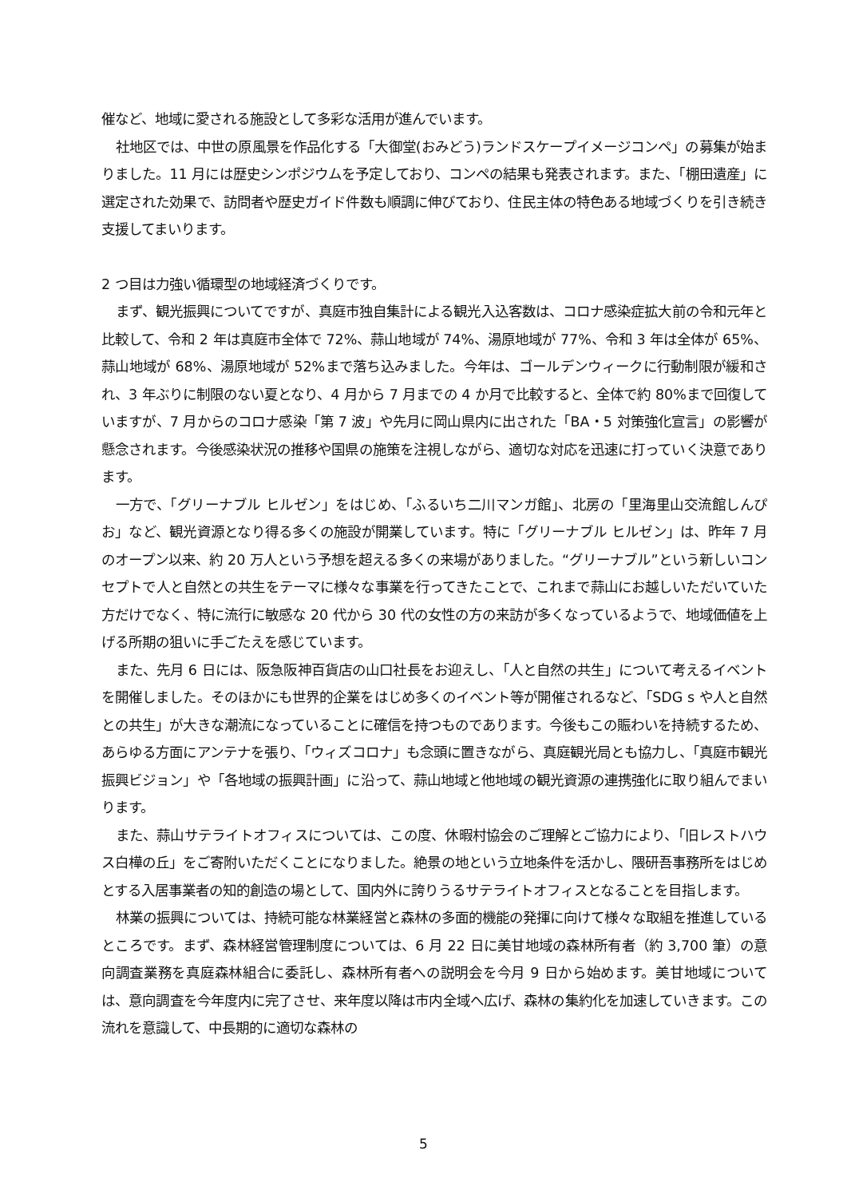催など、地域に愛される施設として多彩な活用が進んでいます。
社地区では、中世の原風景を作品化する「大御堂(おみどう)ランドスケープイメージコンペ」の募集が始まりました。11 月には歴史シンポジウムを予定しており、コンペの結果も発表されます。また、「棚田遺産」に選定された効果で、訪問者や歴史ガイド件数も順調に伸びており、住民主体の特色ある地域づくりを引き続き支援してまいります。
2 つ目は力強い循環型の地域経済づくりです。
まず、観光振興についてですが、真庭市独自集計による観光入込客数は、コロナ感染症拡大前の令和元年と比較して、令和 2 年は真庭市全体で 72%、蒜山地域が 74%、湯原地域が 77%、令和 3 年は全体が 65%、蒜山地域が 68%、湯原地域が 52%まで落ち込みました。今年は、ゴールデンウィークに行動制限が緩和され、3 年ぶりに制限のない夏となり、4 月から 7 月までの 4 か月で比較すると、全体で約 80%まで回復していますが、7 月からのコロナ感染「第 7 波」や先月に岡山県内に出された「BA・5 対策強化宣言」の影響が懸念されます。今後感染状況の推移や国県の施策を注視しながら、適切な対応を迅速に打っていく決意であります。
一方で、「グリーナブル ヒルゼン」をはじめ、「ふるいち二川マンガ館」、北房の「里海里山交流館しんぴお」など、観光資源となり得る多くの施設が開業しています。特に「グリーナブル ヒルゼン」は、昨年 7 月のオープン以来、約 20 万人という予想を超える多くの来場がありました。“グリーナブル”という新しいコンセプトで人と自然との共生をテーマに様々な事業を行ってきたことで、これまで蒜山にお越しいただいていた方だけでなく、特に流行に敏感な 20 代から 30 代の女性の方の来訪が多くなっているようで、地域価値を上げる所期の狙いに手ごたえを感じています。
また、先月 6 日には、阪急阪神百貨店の山口社長をお迎えし、「人と自然の共生」について考えるイベントを開催しました。そのほかにも世界的企業をはじめ多くのイベント等が開催されるなど、「SDG s や人と自然との共生」が大きな潮流になっていることに確信を持つものであります。今後もこの賑わいを持続するため、あらゆる方面にアンテナを張り、「ウィズコロナ」も念頭に置きながら、真庭観光局とも協力し、「真庭市観光振興ビジョン」や「各地域の振興計画」に沿って、蒜山地域と他地域の観光資源の連携強化に取り組んでまいります。
また、蒜山サテライトオフィスについては、この度、休暇村協会のご理解とご協力により、「旧レストハウス白樺の丘」をご寄附いただくことになりました。絶景の地という立地条件を活かし、隈研吾事務所をはじめとする入居事業者の知的創造の場として、国内外に誇りうるサテライトオフィスとなることを目指します。
林業の振興については、持続可能な林業経営と森林の多面的機能の発揮に向けて様々な取組を推進しているところです。まず、森林経営管理制度については、6 月 22 日に美甘地域の森林所有者（約 3,700 筆）の意向調査業務を真庭森林組合に委託し、森林所有者への説明会を今月 9 日から始めます。美甘地域については、意向調査を今年度内に完了させ、来年度以降は市内全域へ広げ、森林の集約化を加速していきます。この流れを意識して、中長期的に適切な森林の
5